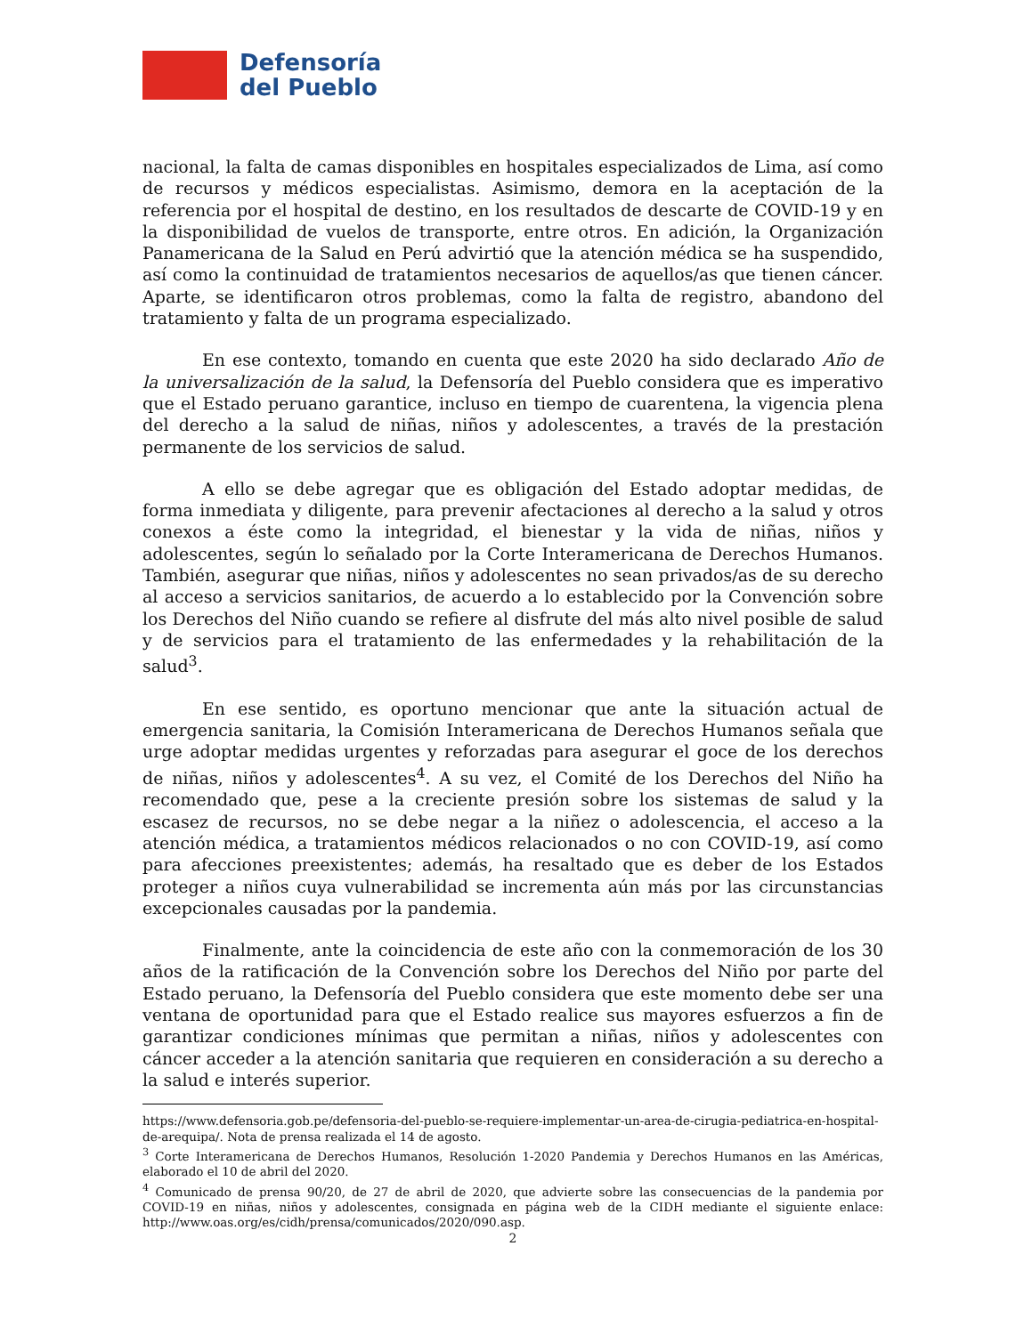Defensoría
del Pueblo
nacional, la falta de camas disponibles en hospitales especializados de Lima, así como de recursos y médicos especialistas. Asimismo, demora en la aceptación de la referencia por el hospital de destino, en los resultados de descarte de COVID-19 y en la disponibilidad de vuelos de transporte, entre otros. En adición, la Organización Panamericana de la Salud en Perú advirtió que la atención médica se ha suspendido, así como la continuidad de tratamientos necesarios de aquellos/as que tienen cáncer. Aparte, se identificaron otros problemas, como la falta de registro, abandono del tratamiento y falta de un programa especializado.
En ese contexto, tomando en cuenta que este 2020 ha sido declarado Año de la universalización de la salud, la Defensoría del Pueblo considera que es imperativo que el Estado peruano garantice, incluso en tiempo de cuarentena, la vigencia plena del derecho a la salud de niñas, niños y adolescentes, a través de la prestación permanente de los servicios de salud.
A ello se debe agregar que es obligación del Estado adoptar medidas, de forma inmediata y diligente, para prevenir afectaciones al derecho a la salud y otros conexos a éste como la integridad, el bienestar y la vida de niñas, niños y adolescentes, según lo señalado por la Corte Interamericana de Derechos Humanos. También, asegurar que niñas, niños y adolescentes no sean privados/as de su derecho al acceso a servicios sanitarios, de acuerdo a lo establecido por la Convención sobre los Derechos del Niño cuando se refiere al disfrute del más alto nivel posible de salud y de servicios para el tratamiento de las enfermedades y la rehabilitación de la salud<sup>3</sup>.
En ese sentido, es oportuno mencionar que ante la situación actual de emergencia sanitaria, la Comisión Interamericana de Derechos Humanos señala que urge adoptar medidas urgentes y reforzadas para asegurar el goce de los derechos de niñas, niños y adolescentes<sup>4</sup>. A su vez, el Comité de los Derechos del Niño ha recomendado que, pese a la creciente presión sobre los sistemas de salud y la escasez de recursos, no se debe negar a la niñez o adolescencia, el acceso a la atención médica, a tratamientos médicos relacionados o no con COVID-19, así como para afecciones preexistentes; además, ha resaltado que es deber de los Estados proteger a niños cuya vulnerabilidad se incrementa aún más por las circunstancias excepcionales causadas por la pandemia.
Finalmente, ante la coincidencia de este año con la conmemoración de los 30 años de la ratificación de la Convención sobre los Derechos del Niño por parte del Estado peruano, la Defensoría del Pueblo considera que este momento debe ser una ventana de oportunidad para que el Estado realice sus mayores esfuerzos a fin de garantizar condiciones mínimas que permitan a niñas, niños y adolescentes con cáncer acceder a la atención sanitaria que requieren en consideración a su derecho a la salud e interés superior.
https://www.defensoria.gob.pe/defensoria-del-pueblo-se-requiere-implementar-un-area-de-cirugia-pediatrica-en-hospital-de-arequipa/. Nota de prensa realizada el 14 de agosto.
<sup>3</sup> Corte Interamericana de Derechos Humanos, Resolución 1-2020 Pandemia y Derechos Humanos en las Américas, elaborado el 10 de abril del 2020.
<sup>4</sup> Comunicado de prensa 90/20, de 27 de abril de 2020, que advierte sobre las consecuencias de la pandemia por COVID-19 en niñas, niños y adolescentes, consignada en página web de la CIDH mediante el siguiente enlace: http://www.oas.org/es/cidh/prensa/comunicados/2020/090.asp.
2